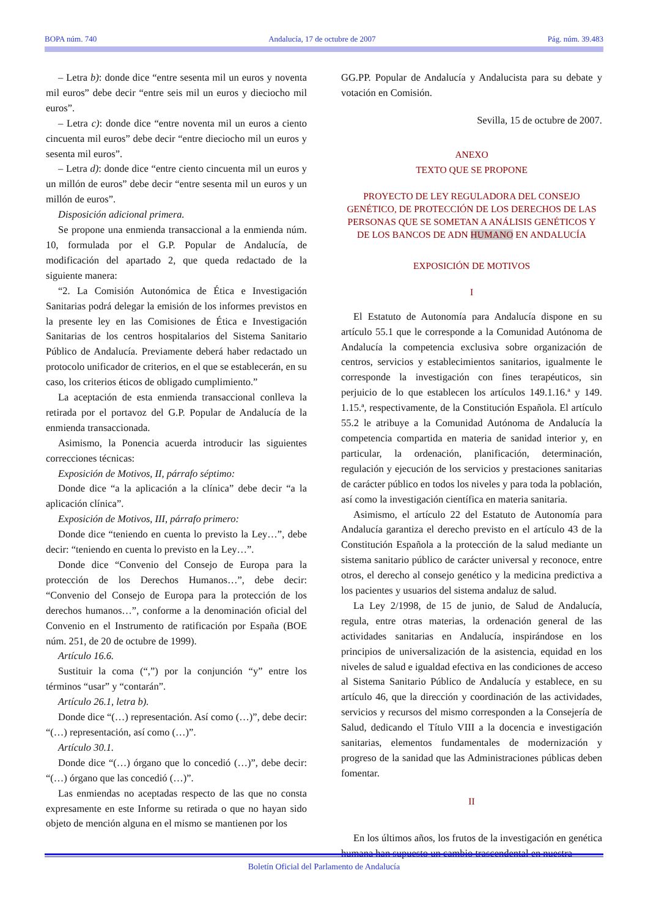BOPA núm. 740 Andalucía, 17 de octubre de 2007 Pág. núm. 39.483
– Letra b): donde dice “entre sesenta mil un euros y noventa mil euros” debe decir “entre seis mil un euros y dieciocho mil euros”.
– Letra c): donde dice “entre noventa mil un euros a ciento cincuenta mil euros” debe decir “entre dieciocho mil un euros y sesenta mil euros”.
– Letra d): donde dice “entre ciento cincuenta mil un euros y un millón de euros” debe decir “entre sesenta mil un euros y un millón de euros”.
Disposición adicional primera.
Se propone una enmienda transaccional a la enmienda núm. 10, formulada por el G.P. Popular de Andalucía, de modificación del apartado 2, que queda redactado de la siguiente manera:
“2. La Comisión Autonómica de Ética e Investigación Sanitarias podrá delegar la emisión de los informes previstos en la presente ley en las Comisiones de Ética e Investigación Sanitarias de los centros hospitalarios del Sistema Sanitario Público de Andalucía. Previamente deberá haber redactado un protocolo unificador de criterios, en el que se establecerán, en su caso, los criterios éticos de obligado cumplimiento.”
La aceptación de esta enmienda transaccional conlleva la retirada por el portavoz del G.P. Popular de Andalucía de la enmienda transaccionada.
Asimismo, la Ponencia acuerda introducir las siguientes correcciones técnicas:
Exposición de Motivos, II, párrafo séptimo:
Donde dice “a la aplicación a la clínica” debe decir “a la aplicación clínica”.
Exposición de Motivos, III, párrafo primero:
Donde dice “teniendo en cuenta lo previsto la Ley…”, debe decir: “teniendo en cuenta lo previsto en la Ley…”.
Donde dice “Convenio del Consejo de Europa para la protección de los Derechos Humanos…”, debe decir: “Convenio del Consejo de Europa para la protección de los derechos humanos…”, conforme a la denominación oficial del Convenio en el Instrumento de ratificación por España (BOE núm. 251, de 20 de octubre de 1999).
Artículo 16.6.
Sustituir la coma (“,”) por la conjunción “y” entre los términos “usar” y “contarán”.
Artículo 26.1, letra b).
Donde dice “(…) representación. Así como (…)”, debe decir: “(…) representación, así como (…)”.
Artículo 30.1.
Donde dice “(…) órgano que lo concedió (…)”, debe decir: “(…) órgano que las concedió (…)”.
Las enmiendas no aceptadas respecto de las que no consta expresamente en este Informe su retirada o que no hayan sido objeto de mención alguna en el mismo se mantienen por los
GG.PP. Popular de Andalucía y Andalucista para su debate y votación en Comisión.
Sevilla, 15 de octubre de 2007.
ANEXO
TEXTO QUE SE PROPONE
PROYECTO DE LEY REGULADORA DEL CONSEJO GENÉTICO, DE PROTECCIÓN DE LOS DERECHOS DE LAS PERSONAS QUE SE SOMETAN A ANÁLISIS GENÉTICOS Y DE LOS BANCOS DE ADN HUMANO EN ANDALUCÍA
EXPOSICIÓN DE MOTIVOS
I
El Estatuto de Autonomía para Andalucía dispone en su artículo 55.1 que le corresponde a la Comunidad Autónoma de Andalucía la competencia exclusiva sobre organización de centros, servicios y establecimientos sanitarios, igualmente le corresponde la investigación con fines terapéuticos, sin perjuicio de lo que establecen los artículos 149.1.16.ª y 149. 1.15.ª, respectivamente, de la Constitución Española. El artículo 55.2 le atribuye a la Comunidad Autónoma de Andalucía la competencia compartida en materia de sanidad interior y, en particular, la ordenación, planificación, determinación, regulación y ejecución de los servicios y prestaciones sanitarias de carácter público en todos los niveles y para toda la población, así como la investigación científica en materia sanitaria.
Asimismo, el artículo 22 del Estatuto de Autonomía para Andalucía garantiza el derecho previsto en el artículo 43 de la Constitución Española a la protección de la salud mediante un sistema sanitario público de carácter universal y reconoce, entre otros, el derecho al consejo genético y la medicina predictiva a los pacientes y usuarios del sistema andaluz de salud.
La Ley 2/1998, de 15 de junio, de Salud de Andalucía, regula, entre otras materias, la ordenación general de las actividades sanitarias en Andalucía, inspirándose en los principios de universalización de la asistencia, equidad en los niveles de salud e igualdad efectiva en las condiciones de acceso al Sistema Sanitario Público de Andalucía y establece, en su artículo 46, que la dirección y coordinación de las actividades, servicios y recursos del mismo corresponden a la Consejería de Salud, dedicando el Título VIII a la docencia e investigación sanitarias, elementos fundamentales de modernización y progreso de la sanidad que las Administraciones públicas deben fomentar.
II
En los últimos años, los frutos de la investigación en genética humana han supuesto un cambio trascendental en nuestra
Boletín Oficial del Parlamento de Andalucía